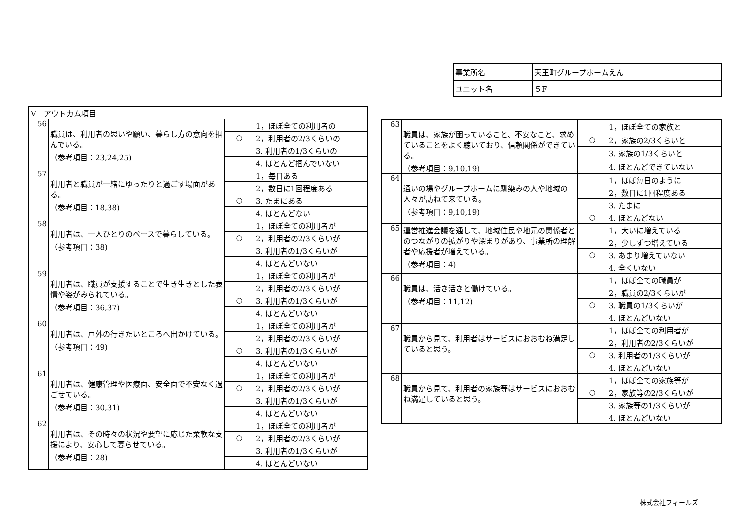| 事業所名 | 天王町グループホームえん |
| ユニット名 | ５F |
| Ⅴ アウトカム項目 | | | |
| 56 | 職員は、利用者の思いや願い、暮らし方の意向を掴んでいる。 （参考項目：23,24,25) | | 1，ほぼ全ての利用者の |
| | | ○ | 2，利用者の2/3くらいの |
| | | | 3. 利用者の1/3くらいの |
| | | | 4. ほとんど掴んでいない |
| 57 | 利用者と職員が一緒にゆったりと過ごす場面がある。 （参考項目：18,38) | | 1，毎日ある |
| | | | 2，数日に1回程度ある |
| | | ○ | 3. たまにある |
| | | | 4. ほとんどない |
| 58 | 利用者は、一人ひとりのペースで暮らしている。 （参考項目：38) | | 1，ほぼ全ての利用者が |
| | | ○ | 2，利用者の2/3くらいが |
| | | | 3. 利用者の1/3くらいが |
| | | | 4. ほとんどいない |
| 59 | 利用者は、職員が支援することで生き生きとした表情や姿がみられている。 （参考項目：36,37) | | 1，ほぼ全ての利用者が |
| | | | 2，利用者の2/3くらいが |
| | | ○ | 3. 利用者の1/3くらいが |
| | | | 4. ほとんどいない |
| 60 | 利用者は、戸外の行きたいところへ出かけている。 （参考項目：49) | | 1，ほぼ全ての利用者が |
| | | | 2，利用者の2/3くらいが |
| | | ○ | 3. 利用者の1/3くらいが |
| | | | 4. ほとんどいない |
| 61 | 利用者は、健康管理や医療面、安全面で不安なく過ごせている。 （参考項目：30,31) | | 1，ほぼ全ての利用者が |
| | | ○ | 2，利用者の2/3くらいが |
| | | | 3. 利用者の1/3くらいが |
| | | | 4. ほとんどいない |
| 62 | 利用者は、その時々の状況や要望に応じた柔軟な支援により、安心して暮らせている。 （参考項目：28) | | 1，ほぼ全ての利用者が |
| | | ○ | 2，利用者の2/3くらいが |
| | | | 3. 利用者の1/3くらいが |
| | | | 4. ほとんどいない |
| 63 | 職員は、家族が困っていること、不安なこと、求めていることをよく聴いており、信頼関係ができている。 （参考項目：9,10,19) | | 1，ほぼ全ての家族と |
| | | ○ | 2，家族の2/3くらいと |
| | | | 3. 家族の1/3くらいと |
| | | | 4. ほとんどできていない |
| 64 | 通いの場やグループホームに馴染みの人や地域の人々が訪ねて来ている。 （参考項目：9,10,19) | | 1，ほぼ毎日のように |
| | | | 2，数日に1回程度ある |
| | | | 3. たまに |
| | | ○ | 4. ほとんどない |
| 65 | 運営推進会議を通して、地域住民や地元の関係者とのつながりの拡がりや深まりがあり、事業所の理解者や応援者が増えている。 （参考項目：4) | | 1，大いに増えている |
| | | | 2，少しずつ増えている |
| | | ○ | 3. あまり増えていない |
| | | | 4. 全くいない |
| 66 | 職員は、活き活きと働けている。 （参考項目：11,12) | | 1，ほぼ全ての職員が |
| | | | 2，職員の2/3くらいが |
| | | ○ | 3. 職員の1/3くらいが |
| | | | 4. ほとんどいない |
| 67 | 職員から見て、利用者はサービスにおおむね満足していると思う。 | | 1，ほぼ全ての利用者が |
| | | | 2，利用者の2/3くらいが |
| | | ○ | 3. 利用者の1/3くらいが |
| | | | 4. ほとんどいない |
| 68 | 職員から見て、利用者の家族等はサービスにおおむね満足していると思う。 | | 1，ほぼ全ての家族等が |
| | | ○ | 2，家族等の2/3くらいが |
| | | | 3. 家族等の1/3くらいが |
| | | | 4. ほとんどいない |
株式会社フィールズ